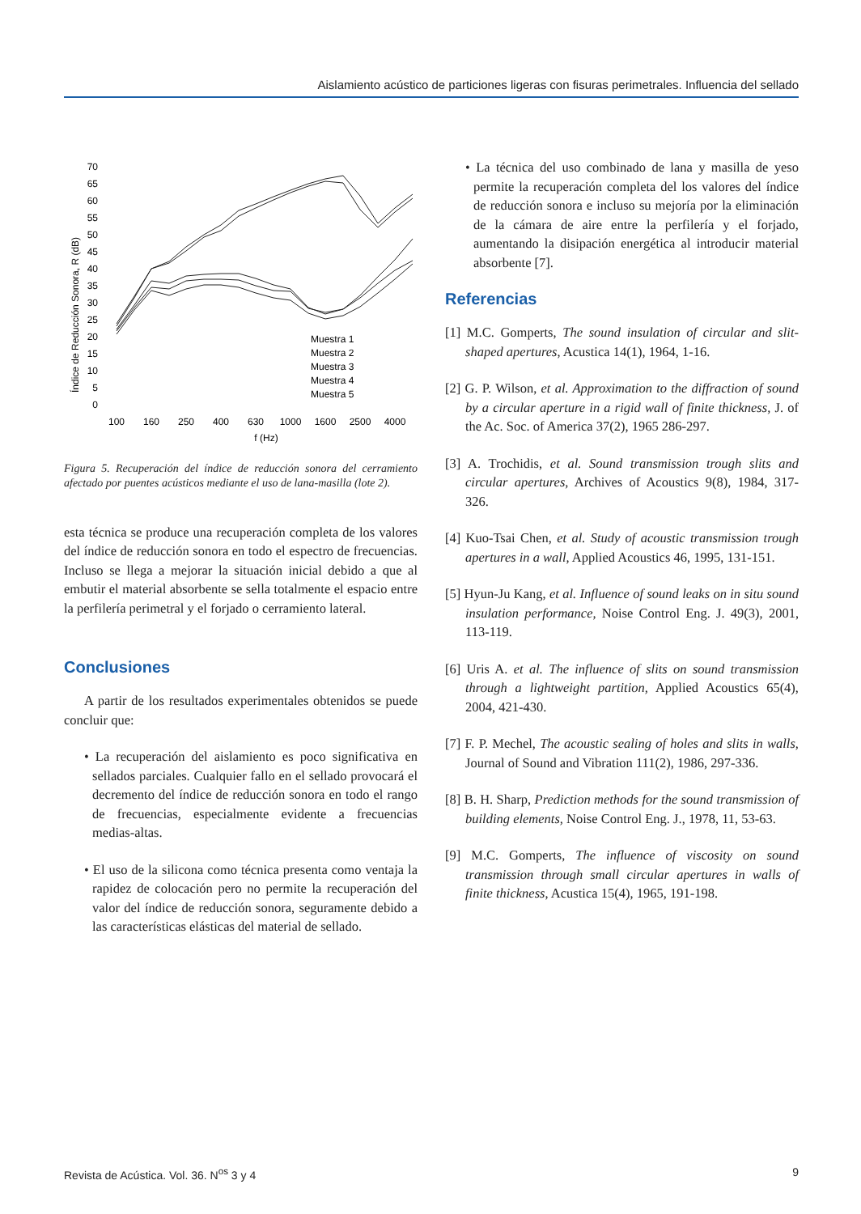Aislamiento acústico de particiones ligeras con fisuras perimetrales. Influencia del sellado
Índice de Reducción Sonora, R (dB)
70
65
60
55
50
45
40
35
30
25
20
15
10
5
0
100
160
250
400
630
1000
1600
2500
4000
f (Hz)
Muestra 1
Muestra 2
Muestra 3
Muestra 4
Muestra 5
Figura 5. Recuperación del índice de reducción sonora del cerramiento afectado por puentes acústicos mediante el uso de lana-masilla (lote 2).
esta técnica se produce una recuperación completa de los valores del índice de reducción sonora en todo el espectro de frecuencias. Incluso se llega a mejorar la situación inicial debido a que al embutir el material absorbente se sella totalmente el espacio entre la perfilería perimetral y el forjado o cerramiento lateral.
Conclusiones
A partir de los resultados experimentales obtenidos se puede concluir que:
• La recuperación del aislamiento es poco significativa en sellados parciales. Cualquier fallo en el sellado provocará el decremento del índice de reducción sonora en todo el rango de frecuencias, especialmente evidente a frecuencias medias-altas.
• El uso de la silicona como técnica presenta como ventaja la rapidez de colocación pero no permite la recuperación del valor del índice de reducción sonora, seguramente debido a las características elásticas del material de sellado.
• La técnica del uso combinado de lana y masilla de yeso permite la recuperación completa del los valores del índice de reducción sonora e incluso su mejoría por la eliminación de la cámara de aire entre la perfilería y el forjado, aumentando la disipación energética al introducir material absorbente [7].
Referencias
[1] M.C. Gomperts, The sound insulation of circular and slit-shaped apertures, Acustica 14(1), 1964, 1-16.
[2] G. P. Wilson, et al. Approximation to the diffraction of sound by a circular aperture in a rigid wall of finite thickness, J. of the Ac. Soc. of America 37(2), 1965 286-297.
[3] A. Trochidis, et al. Sound transmission trough slits and circular apertures, Archives of Acoustics 9(8), 1984, 317-326.
[4] Kuo-Tsai Chen, et al. Study of acoustic transmission trough apertures in a wall, Applied Acoustics 46, 1995, 131-151.
[5] Hyun-Ju Kang, et al. Influence of sound leaks on in situ sound insulation performance, Noise Control Eng. J. 49(3), 2001, 113-119.
[6] Uris A. et al. The influence of slits on sound transmission through a lightweight partition, Applied Acoustics 65(4), 2004, 421-430.
[7] F. P. Mechel, The acoustic sealing of holes and slits in walls, Journal of Sound and Vibration 111(2), 1986, 297-336.
[8] B. H. Sharp, Prediction methods for the sound transmission of building elements, Noise Control Eng. J., 1978, 11, 53-63.
[9] M.C. Gomperts, The influence of viscosity on sound transmission through small circular apertures in walls of finite thickness, Acustica 15(4), 1965, 191-198.
Revista de Acústica. Vol. 36. N<sup>os</sup> 3 y 4 9